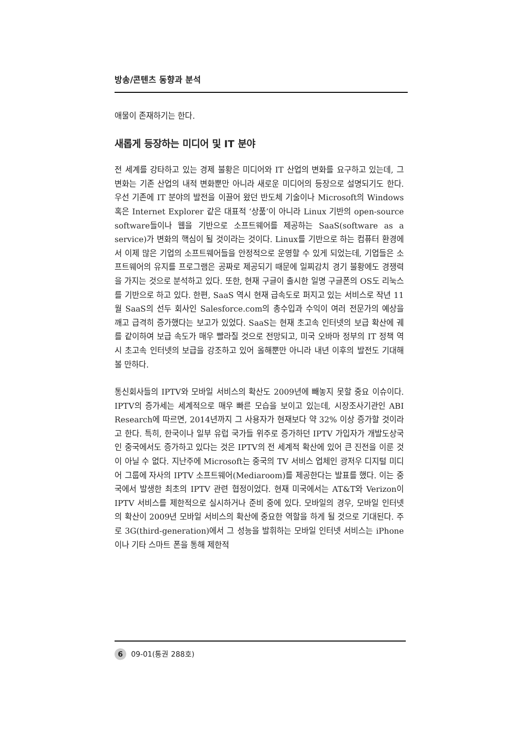방송/콘텐츠 동향과 분석
애물이 존재하기는 한다.
새롭게 등장하는 미디어 및 IT 분야
전 세계를 강타하고 있는 경제 불황은 미디어와 IT 산업의 변화를 요구하고 있는데, 그 변화는 기존 산업의 내적 변화뿐만 아니라 새로운 미디어의 등장으로 설명되기도 한다. 우선 기존에 IT 분야의 발전을 이끌어 왔던 반도체 기술이나 Microsoft의 Windows 혹은 Internet Explorer 같은 대표적 ‘상품’이 아니라 Linux 기반의 open-source software들이나 웹을 기반으로 소프트웨어를 제공하는 SaaS(software as a service)가 변화의 핵심이 될 것이라는 것이다. Linux를 기반으로 하는 컴퓨터 환경에서 이제 많은 기업의 소프트웨어들을 안정적으로 운영할 수 있게 되었는데, 기업들은 소프트웨어의 유지를 프로그램은 공짜로 제공되기 때문에 일찌감치 경기 불황에도 경쟁력을 가지는 것으로 분석하고 있다. 또한, 현재 구글이 출시한 일명 구글폰의 OS도 리눅스를 기반으로 하고 있다. 한편, SaaS 역시 현재 급속도로 퍼지고 있는 서비스로 작년 11월 SaaS의 선두 회사인 Salesforce.com의 총수입과 수익이 여러 전문가의 예상을 깨고 급격히 증가했다는 보고가 있었다. SaaS는 현재 초고속 인터넷의 보급 확산에 궤를 같이하여 보급 속도가 매우 빨라질 것으로 전망되고, 미국 오바마 정부의 IT 정책 역시 초고속 인터넷의 보급을 강조하고 있어 올해뿐만 아니라 내년 이후의 발전도 기대해 볼 만하다.
통신회사들의 IPTV와 모바일 서비스의 확산도 2009년에 빼놓지 못할 중요 이슈이다. IPTV의 증가세는 세계적으로 매우 빠른 모습을 보이고 있는데, 시장조사기관인 ABI Research에 따르면, 2014년까지 그 사용자가 현재보다 약 32% 이상 증가할 것이라고 한다. 특히, 한국이나 일부 유럽 국가들 위주로 증가하던 IPTV 가입자가 개발도상국인 중국에서도 증가하고 있다는 것은 IPTV의 전 세계적 확산에 있어 큰 진전을 이룬 것이 아닐 수 없다. 지난주에 Microsoft는 중국의 TV 서비스 업체인 광저우 디지털 미디어 그룹에 자사의 IPTV 소프트웨어(Mediaroom)를 제공한다는 발표를 했다. 이는 중국에서 발생한 최초의 IPTV 관련 협정이었다. 현재 미국에서는 AT&T와 Verizon이 IPTV 서비스를 제한적으로 실시하거나 준비 중에 있다. 모바일의 경우, 모바일 인터넷의 확산이 2009년 모바일 서비스의 확산에 중요한 역할을 하게 될 것으로 기대된다. 주로 3G(third-generation)에서 그 성능을 발휘하는 모바일 인터넷 서비스는 iPhone이나 기타 스마트 폰을 통해 제한적
6 09-01(통권 288호)